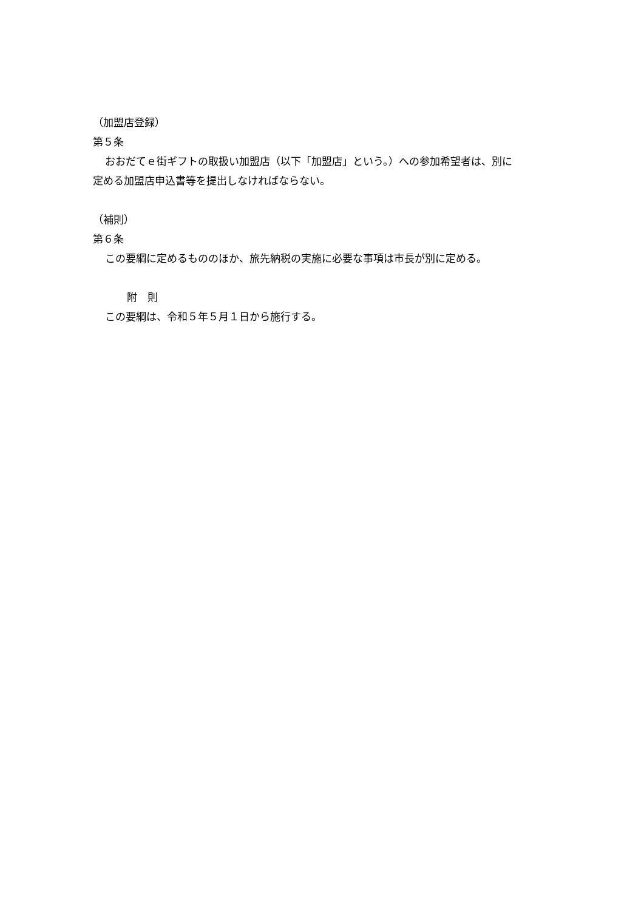（加盟店登録）
第５条
おおだてｅ街ギフトの取扱い加盟店（以下「加盟店」という。）への参加希望者は、別に
定める加盟店申込書等を提出しなければならない。
（補則）
第６条
この要綱に定めるもののほか、旅先納税の実施に必要な事項は市長が別に定める。
附　則
この要綱は、令和５年５月１日から施行する。